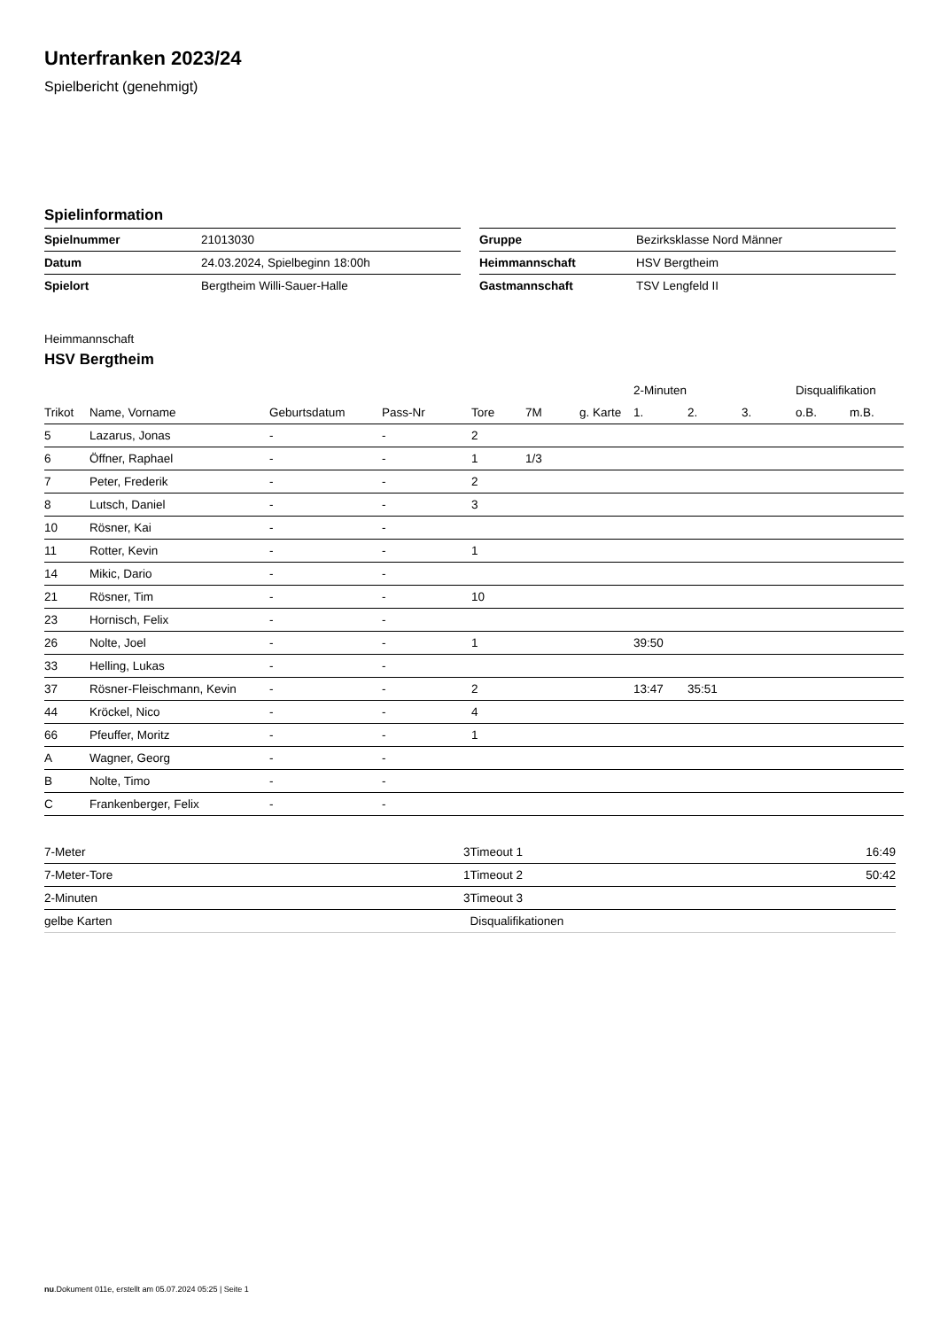Unterfranken 2023/24
Spielbericht (genehmigt)
Spielinformation
| Spielnummer | 21013030 |
| Datum | 24.03.2024, Spielbeginn 18:00h |
| Spielort | Bergtheim Willi-Sauer-Halle |
| Gruppe | Bezirksklasse Nord Männer |
| Heimmannschaft | HSV Bergtheim |
| Gastmannschaft | TSV Lengfeld II |
Heimmannschaft
HSV Bergtheim
| | | | | | | | 2-Minuten | | | Disqualifikation | |
| --- | --- | --- | --- | --- | --- | --- | --- | --- | --- | --- | --- |
| Trikot | Name, Vorname | Geburtsdatum | Pass-Nr | Tore | 7M | g. Karte | 1. | 2. | 3. | o.B. | m.B. |
| 5 | Lazarus, Jonas | - | - | 2 | | | | | | | |
| 6 | Öffner, Raphael | - | - | 1 | 1/3 | | | | | | |
| 7 | Peter, Frederik | - | - | 2 | | | | | | | |
| 8 | Lutsch, Daniel | - | - | 3 | | | | | | | |
| 10 | Rösner, Kai | - | - | | | | | | | | |
| 11 | Rotter, Kevin | - | - | 1 | | | | | | | |
| 14 | Mikic, Dario | - | - | | | | | | | | |
| 21 | Rösner, Tim | - | - | 10 | | | | | | | |
| 23 | Hornisch, Felix | - | - | | | | | | | | |
| 26 | Nolte, Joel | - | - | 1 | | | 39:50 | | | | |
| 33 | Helling, Lukas | - | - | | | | | | | | |
| 37 | Rösner-Fleischmann, Kevin | - | - | 2 | | | 13:47 | 35:51 | | | |
| 44 | Kröckel, Nico | - | - | 4 | | | | | | | |
| 66 | Pfeuffer, Moritz | - | - | 1 | | | | | | | |
| A | Wagner, Georg | - | - | | | | | | | | |
| B | Nolte, Timo | - | - | | | | | | | | |
| C | Frankenberger, Felix | - | - | | | | | | | | |
| 7-Meter | 3 |
| 7-Meter-Tore | 1 |
| 2-Minuten | 3 |
| gelbe Karten | |
| Timeout 1 | 16:49 |
| Timeout 2 | 50:42 |
| Timeout 3 | |
| Disqualifikationen | |
nu.Dokument 011e, erstellt am 05.07.2024 05:25 | Seite 1